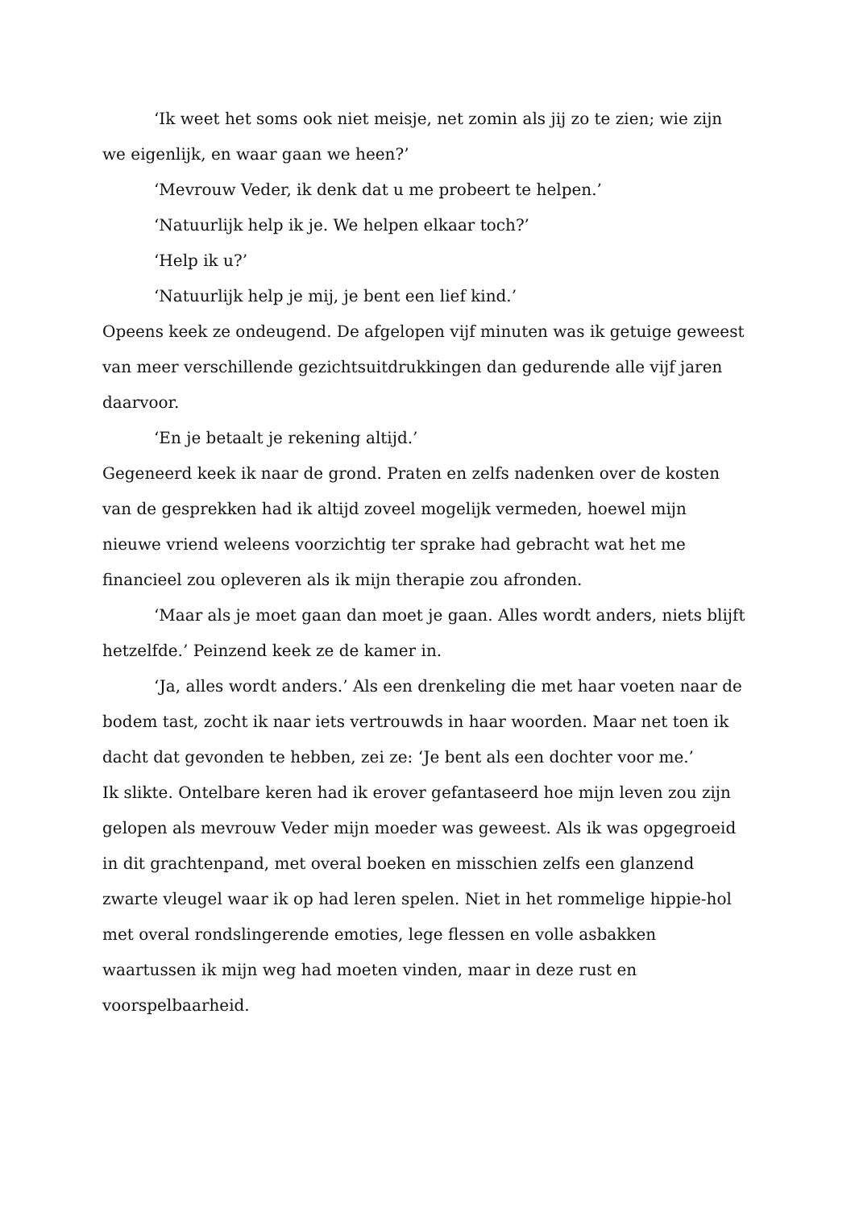‘Ik weet het soms ook niet meisje, net zomin als jij zo te zien; wie zijn we eigenlijk, en waar gaan we heen?’
‘Mevrouw Veder, ik denk dat u me probeert te helpen.’
‘Natuurlijk help ik je. We helpen elkaar toch?’
‘Help ik u?’
‘Natuurlijk help je mij, je bent een lief kind.’
Opeens keek ze ondeugend. De afgelopen vijf minuten was ik getuige geweest van meer verschillende gezichtsuitdrukkingen dan gedurende alle vijf jaren daarvoor.
‘En je betaalt je rekening altijd.’
Gegeneerd keek ik naar de grond. Praten en zelfs nadenken over de kosten van de gesprekken had ik altijd zoveel mogelijk vermeden, hoewel mijn nieuwe vriend weleens voorzichtig ter sprake had gebracht wat het me financieel zou opleveren als ik mijn therapie zou afronden.
‘Maar als je moet gaan dan moet je gaan. Alles wordt anders, niets blijft hetzelfde.’ Peinzend keek ze de kamer in.
‘Ja, alles wordt anders.’ Als een drenkeling die met haar voeten naar de bodem tast, zocht ik naar iets vertrouwds in haar woorden. Maar net toen ik dacht dat gevonden te hebben, zei ze: ‘Je bent als een dochter voor me.’
Ik slikte. Ontelbare keren had ik erover gefantaseerd hoe mijn leven zou zijn gelopen als mevrouw Veder mijn moeder was geweest. Als ik was opgegroeid in dit grachtenpand, met overal boeken en misschien zelfs een glanzend zwarte vleugel waar ik op had leren spelen. Niet in het rommelige hippie-hol met overal rondslingerende emoties, lege flessen en volle asbakken waartussen ik mijn weg had moeten vinden, maar in deze rust en voorspelbaarheid.